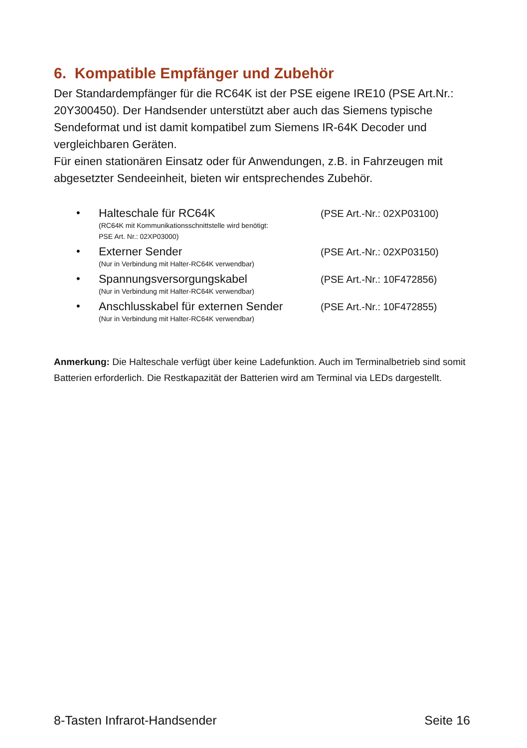6. Kompatible Empfänger und Zubehör
Der Standardempfänger für die RC64K ist der PSE eigene IRE10 (PSE Art.Nr.: 20Y300450). Der Handsender unterstützt aber auch das Siemens typische Sendeformat und ist damit kompatibel zum Siemens IR-64K Decoder und vergleichbaren Geräten.
Für einen stationären Einsatz oder für Anwendungen, z.B. in Fahrzeugen mit abgesetzter Sendeeinheit, bieten wir entsprechendes Zubehör.
• Halteschale für RC64K
(RC64K mit Kommunikationsschnittstelle wird benötigt:
PSE Art. Nr.: 02XP03000)
(PSE Art.-Nr.: 02XP03100)
• Externer Sender
(Nur in Verbindung mit Halter-RC64K verwendbar)
(PSE Art.-Nr.: 02XP03150)
• Spannungsversorgungskabel
(Nur in Verbindung mit Halter-RC64K verwendbar)
(PSE Art.-Nr.: 10F472856)
• Anschlusskabel für externen Sender
(Nur in Verbindung mit Halter-RC64K verwendbar)
(PSE Art.-Nr.: 10F472855)
Anmerkung: Die Halteschale verfügt über keine Ladefunktion. Auch im Terminalbetrieb sind somit Batterien erforderlich. Die Restkapazität der Batterien wird am Terminal via LEDs dargestellt.
8-Tasten Infrarot-Handsender Seite 16